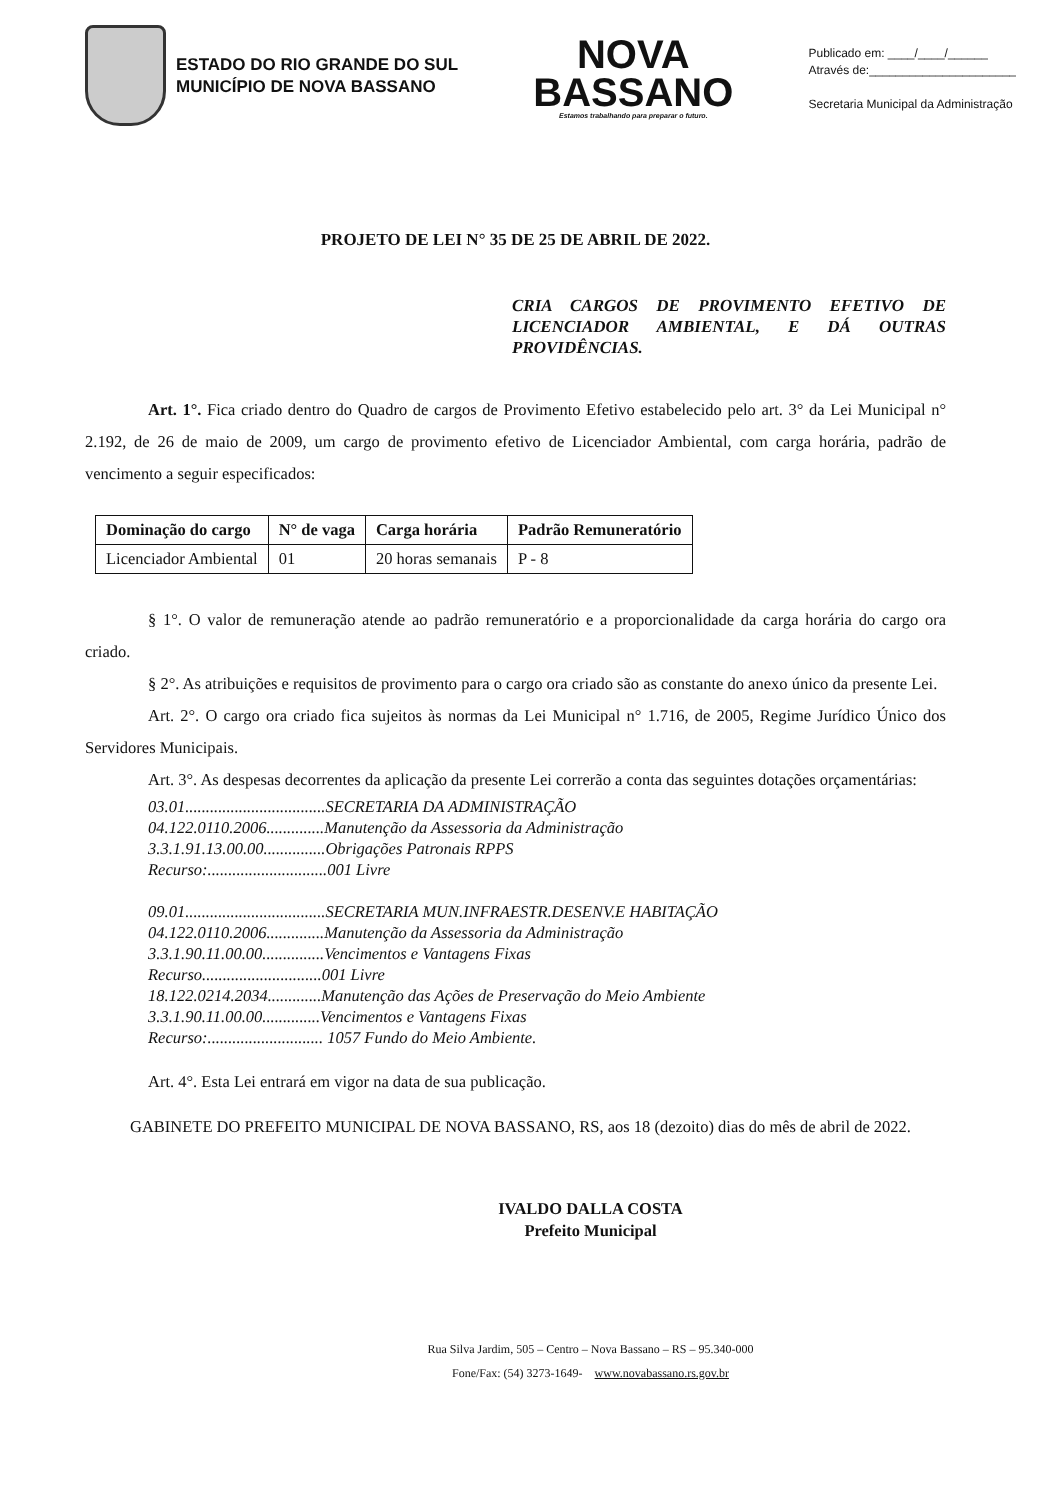ESTADO DO RIO GRANDE DO SUL
MUNICÍPIO DE NOVA BASSANO
NOVA
BASSANO
Estamos trabalhando para preparar o futuro.
Publicado em: ____/____/______
Através de:______________________
Secretaria Municipal da Administração
PROJETO DE LEI N° 35 DE 25 DE ABRIL DE 2022.
CRIA CARGOS DE PROVIMENTO EFETIVO DE LICENCIADOR AMBIENTAL, E DÁ OUTRAS PROVIDÊNCIAS.
Art. 1°. Fica criado dentro do Quadro de cargos de Provimento Efetivo estabelecido pelo art. 3° da Lei Municipal n° 2.192, de 26 de maio de 2009, um cargo de provimento efetivo de Licenciador Ambiental, com carga horária, padrão de vencimento a seguir especificados:
| Dominação do cargo | N° de vaga | Carga horária | Padrão Remuneratório |
| --- | --- | --- | --- |
| Licenciador Ambiental | 01 | 20 horas semanais | P - 8 |
§ 1°. O valor de remuneração atende ao padrão remuneratório e a proporcionalidade da carga horária do cargo ora criado.
§ 2°. As atribuições e requisitos de provimento para o cargo ora criado são as constante do anexo único da presente Lei.
Art. 2°. O cargo ora criado fica sujeitos às normas da Lei Municipal n° 1.716, de 2005, Regime Jurídico Único dos Servidores Municipais.
Art. 3°. As despesas decorrentes da aplicação da presente Lei correrão a conta das seguintes dotações orçamentárias:
03.01..................................SECRETARIA DA ADMINISTRAÇÃO
04.122.0110.2006..............Manutenção da Assessoria da Administração
3.3.1.91.13.00.00...............Obrigações Patronais RPPS
Recurso:.............................001 Livre
09.01..................................SECRETARIA MUN.INFRAESTR.DESENV.E HABITAÇÃO
04.122.0110.2006..............Manutenção da Assessoria da Administração
3.3.1.90.11.00.00...............Vencimentos e Vantagens Fixas
Recurso.............................001 Livre
18.122.0214.2034.............Manutenção das Ações de Preservação do Meio Ambiente
3.3.1.90.11.00.00..............Vencimentos e Vantagens Fixas
Recurso:............................ 1057 Fundo do Meio Ambiente.
Art. 4°. Esta Lei entrará em vigor na data de sua publicação.
GABINETE DO PREFEITO MUNICIPAL DE NOVA BASSANO, RS, aos 18 (dezoito) dias do mês de abril de 2022.
IVALDO DALLA COSTA
Prefeito Municipal
Rua Silva Jardim, 505 – Centro – Nova Bassano – RS – 95.340-000
Fone/Fax: (54) 3273-1649- www.novabassano.rs.gov.br